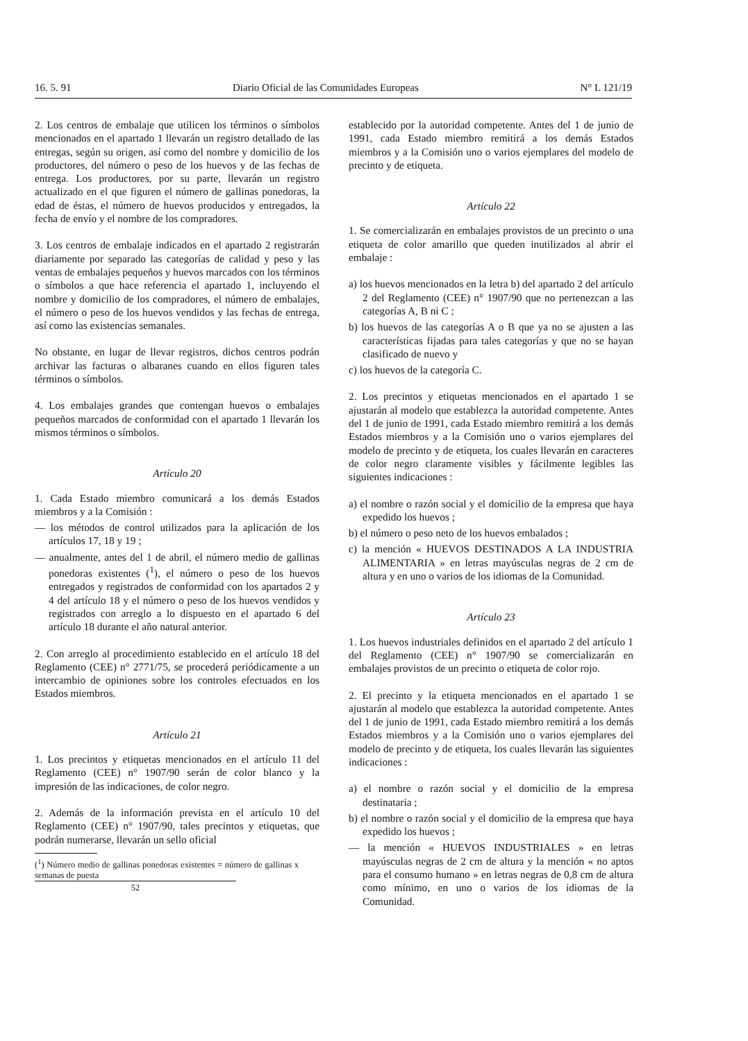16. 5. 91 Diario Oficial de las Comunidades Europeas N° L 121/19
2. Los centros de embalaje que utilicen los términos o símbolos mencionados en el apartado 1 llevarán un registro detallado de las entregas, según su origen, así como del nombre y domicilio de los productores, del número o peso de los huevos y de las fechas de entrega. Los productores, por su parte, llevarán un registro actualizado en el que figuren el número de gallinas ponedoras, la edad de éstas, el número de huevos producidos y entregados, la fecha de envío y el nombre de los compradores.
3. Los centros de embalaje indicados en el apartado 2 registrarán diariamente por separado las categorías de calidad y peso y las ventas de embalajes pequeños y huevos marcados con los términos o símbolos a que hace referencia el apartado 1, incluyendo el nombre y domicilio de los compradores, el número de embalajes, el número o peso de los huevos vendidos y las fechas de entrega, así como las existencias semanales.
No obstante, en lugar de llevar registros, dichos centros podrán archivar las facturas o albaranes cuando en ellos figuren tales términos o símbolos.
4. Los embalajes grandes que contengan huevos o embalajes pequeños marcados de conformidad con el apartado 1 llevarán los mismos términos o símbolos.
Artículo 20
1. Cada Estado miembro comunicará a los demás Estados miembros y a la Comisión :
— los métodos de control utilizados para la aplicación de los artículos 17, 18 y 19 ;
— anualmente, antes del 1 de abril, el número medio de gallinas ponedoras existentes (<sup>1</sup>), el número o peso de los huevos entregados y registrados de conformidad con los apartados 2 y 4 del artículo 18 y el número o peso de los huevos vendidos y registrados con arreglo a lo dispuesto en el apartado 6 del artículo 18 durante el año natural anterior.
2. Con arreglo al procedimiento establecido en el artículo 18 del Reglamento (CEE) n° 2771/75, se procederá periódicamente a un intercambio de opiniones sobre los controles efectuados en los Estados miembros.
Artículo 21
1. Los precintos y etiquetas mencionados en el artículo 11 del Reglamento (CEE) n° 1907/90 serán de color blanco y la impresión de las indicaciones, de color negro.
2. Además de la información prevista en el artículo 10 del Reglamento (CEE) n° 1907/90, tales precintos y etiquetas, que podrán numerarse, llevarán un sello oficial
(<sup>1</sup>) Número medio de gallinas ponedoras existentes = número de gallinas x semanas de puesta
52
establecido por la autoridad competente. Antes del 1 de junio de 1991, cada Estado miembro remitirá a los demás Estados miembros y a la Comisión uno o varios ejemplares del modelo de precinto y de etiqueta.
Artículo 22
1. Se comercializarán en embalajes provistos de un precinto o una etiqueta de color amarillo que queden inutilizados al abrir el embalaje :
a) los huevos mencionados en la letra b) del apartado 2 del artículo 2 del Reglamento (CEE) n° 1907/90 que no pertenezcan a las categorías A, B ni C ;
b) los huevos de las categorías A o B que ya no se ajusten a las características fijadas para tales categorías y que no se hayan clasificado de nuevo y
c) los huevos de la categoría C.
2. Los precintos y etiquetas mencionados en el apartado 1 se ajustarán al modelo que establezca la autoridad competente. Antes del 1 de junio de 1991, cada Estado miembro remitirá a los demás Estados miembros y a la Comisión uno o varios ejemplares del modelo de precinto y de etiqueta, los cuales llevarán en caracteres de color negro claramente visibles y fácilmente legibles las siguientes indicaciones :
a) el nombre o razón social y el domicilio de la empresa que haya expedido los huevos ;
b) el número o peso neto de los huevos embalados ;
c) la mención « HUEVOS DESTINADOS A LA INDUSTRIA ALIMENTARIA » en letras mayúsculas negras de 2 cm de altura y en uno o varios de los idiomas de la Comunidad.
Artículo 23
1. Los huevos industriales definidos en el apartado 2 del artículo 1 del Reglamento (CEE) n° 1907/90 se comercializarán en embalajes provistos de un precinto o etiqueta de color rojo.
2. El precinto y la etiqueta mencionados en el apartado 1 se ajustarán al modelo que establezca la autoridad competente. Antes del 1 de junio de 1991, cada Estado miembro remitirá a los demás Estados miembros y a la Comisión uno o varios ejemplares del modelo de precinto y de etiqueta, los cuales llevarán las siguientes indicaciones :
a) el nombre o razón social y el domicilio de la empresa destinataria ;
b) el nombre o razón social y el domicilio de la empresa que haya expedido los huevos ;
— la mención « HUEVOS INDUSTRIALES » en letras mayúsculas negras de 2 cm de altura y la mención « no aptos para el consumo humano » en letras negras de 0,8 cm de altura como mínimo, en uno o varios de los idiomas de la Comunidad.